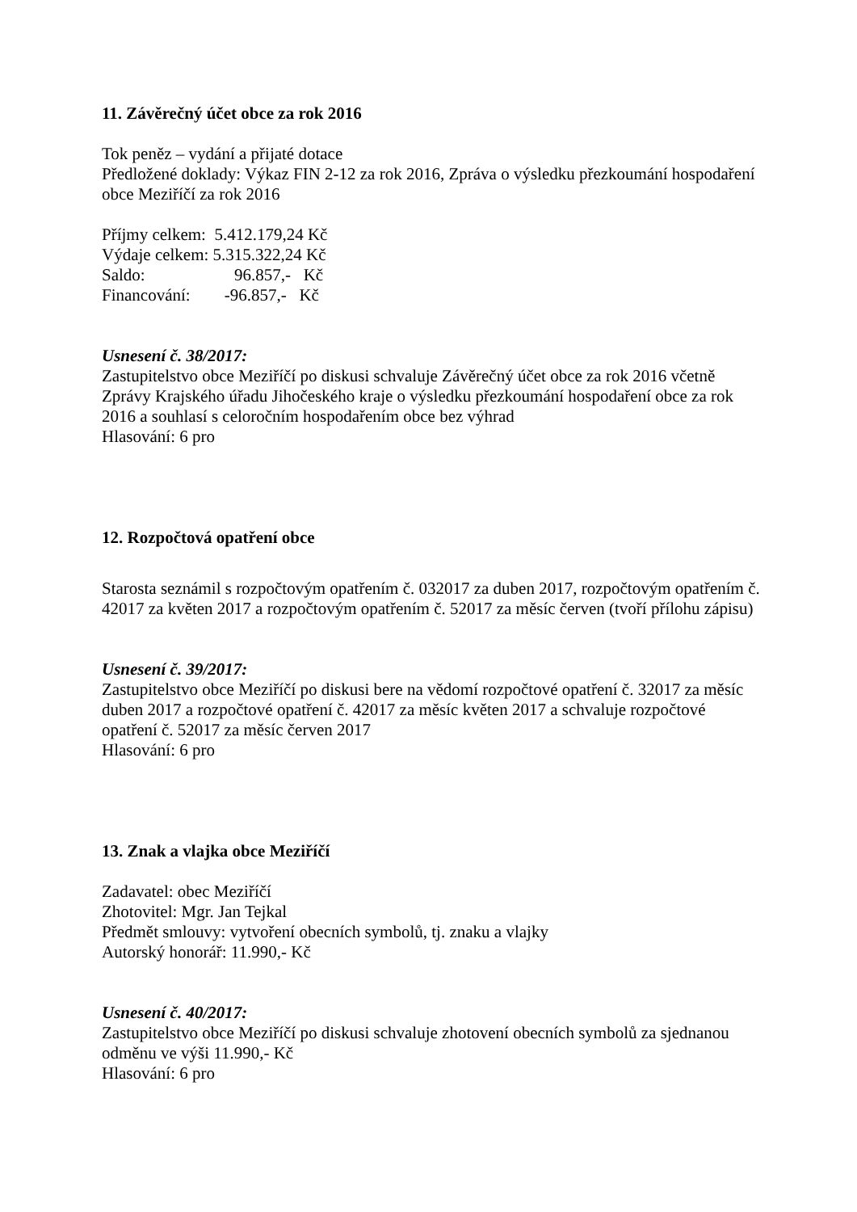11. Závěrečný účet obce za rok 2016
Tok peněz – vydání a přijaté dotace
Předložené doklady: Výkaz FIN 2-12 za rok 2016, Zpráva o výsledku přezkoumání hospodaření obce Meziříčí za rok 2016
Příjmy celkem: 5.412.179,24 Kč
Výdaje celkem: 5.315.322,24 Kč
Saldo: 96.857,- Kč
Financování: -96.857,- Kč
Usnesení č. 38/2017:
Zastupitelstvo obce Meziříčí po diskusi schvaluje Závěrečný účet obce za rok 2016 včetně Zprávy Krajského úřadu Jihočeského kraje o výsledku přezkoumání hospodaření obce za rok 2016 a souhlasí s celoročním hospodařením obce bez výhrad
Hlasování: 6 pro
12. Rozpočtová opatření obce
Starosta seznámil s rozpočtovým opatřením č. 032017 za duben 2017, rozpočtovým opatřením č. 42017 za květen 2017 a rozpočtovým opatřením č. 52017 za měsíc červen (tvoří přílohu zápisu)
Usnesení č. 39/2017:
Zastupitelstvo obce Meziříčí po diskusi bere na vědomí rozpočtové opatření č. 32017 za měsíc duben 2017 a rozpočtové opatření č. 42017 za měsíc květen 2017 a schvaluje rozpočtové opatření č. 52017 za měsíc červen 2017
Hlasování: 6 pro
13. Znak a vlajka obce Meziříčí
Zadavatel: obec Meziříčí
Zhotovitel: Mgr. Jan Tejkal
Předmět smlouvy: vytvoření obecních symbolů, tj. znaku a vlajky
Autorský honorář: 11.990,- Kč
Usnesení č. 40/2017:
Zastupitelstvo obce Meziříčí po diskusi schvaluje zhotovení obecních symbolů za sjednanou odměnu ve výši 11.990,- Kč
Hlasování: 6 pro